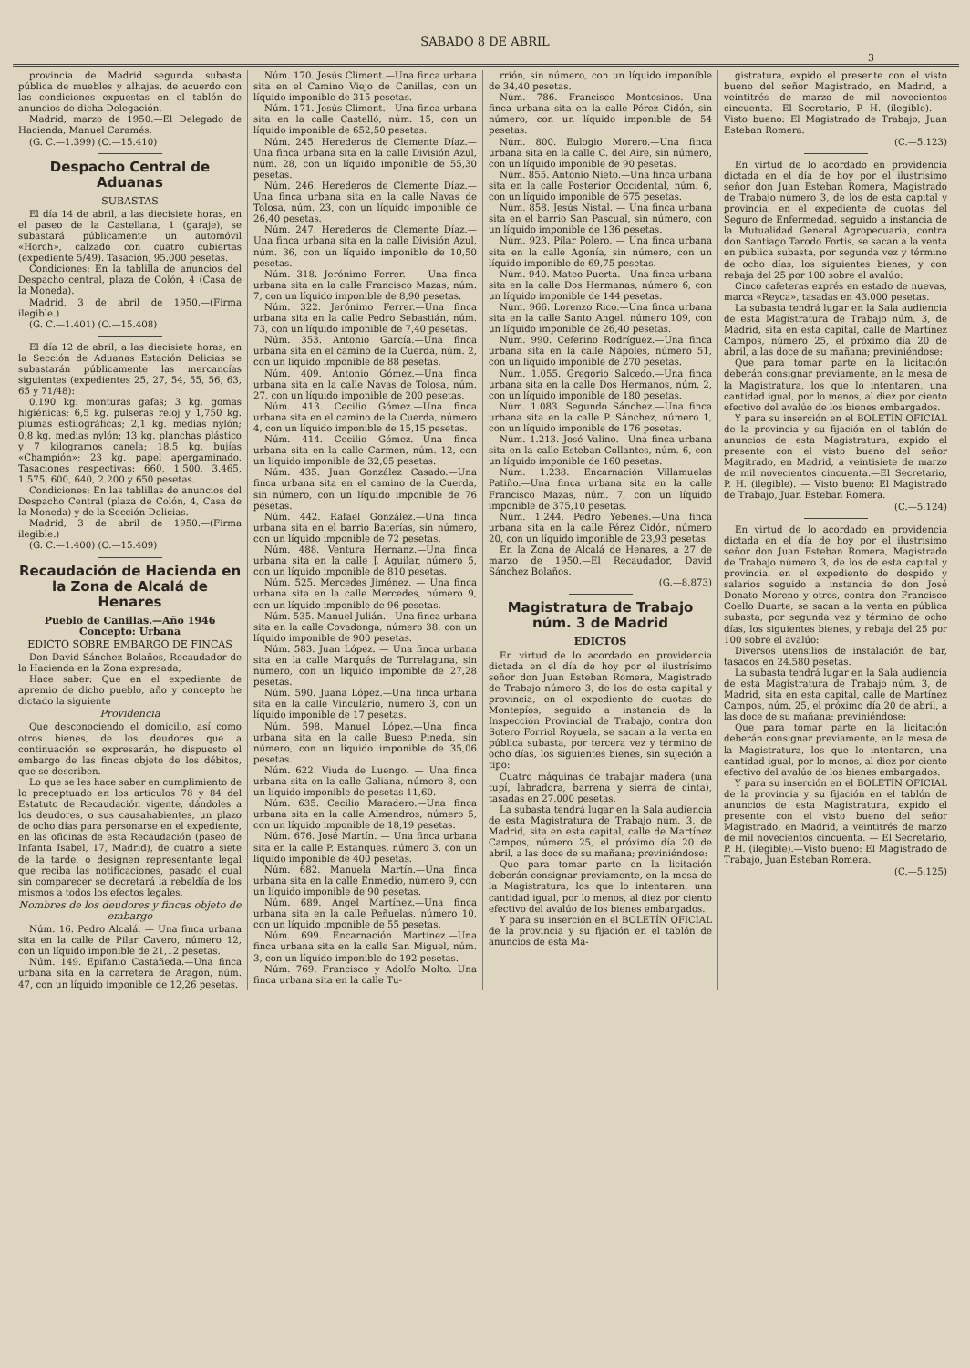SABADO 8 DE ABRIL
3
provincia de Madrid segunda subasta pública de muebles y alhajas, de acuerdo con las condiciones expuestas en el tablón de anuncios de dicha Delegación.
Madrid, marzo de 1950.—El Delegado de Hacienda, Manuel Caramés.
(G. C.—1.399) (O.—15.410)
Despacho Central de Aduanas
SUBASTAS
El día 14 de abril, a las diecisiete horas, en el paseo de la Castellana, 1 (garaje), se subastará públicamente un automóvil «Horch», calzado con cuatro cubiertas (expediente 5/49). Tasación, 95.000 pesetas.
Condiciones: En la tablilla de anuncios del Despacho central, plaza de Colón, 4 (Casa de la Moneda).
Madrid, 3 de abril de 1950.—(Firma ilegible.)
(G. C.—1.401) (O.—15.408)
El día 12 de abril, a las diecisiete horas, en la Sección de Aduanas Estación Delicias se subastarán públicamente las mercancías siguientes (expedientes 25, 27, 54, 55, 56, 63, 65 y 71/48):
0,190 kg. monturas gafas; 3 kg. gomas higiénicas; 6,5 kg. pulseras reloj y 1,750 kg. plumas estilográficas; 2,1 kg. medias nylón; 0,8 kg. medias nylón; 13 kg. planchas plástico y 7 kilogramos canela; 18,5 kg. bujías «Champión»; 23 kg. papel apergaminado. Tasaciones respectivas: 660, 1.500, 3.465, 1.575, 600, 640, 2.200 y 650 pesetas.
Condiciones: En las tablillas de anuncios del Despacho Central (plaza de Colón, 4, Casa de la Moneda) y de la Sección Delicias.
Madrid, 3 de abril de 1950.—(Firma ilegible.)
(G. C.—1.400) (O.—15.409)
Recaudación de Hacienda en la Zona de Alcalá de Henares
Pueblo de Canillas.—Año 1946
Concepto: Urbana
EDICTO SOBRE EMBARGO DE FINCAS
Don David Sánchez Bolaños, Recaudador de la Hacienda en la Zona expresada,
Hace saber: Que en el expediente de apremio de dicho pueblo, año y concepto he dictado la siguiente
Providencia
Que desconociendo el domicilio, así como otros bienes, de los deudores que a continuación se expresarán, he dispuesto el embargo de las fincas objeto de los débitos, que se describen.
Lo que se les hace saber en cumplimiento de lo preceptuado en los artículos 78 y 84 del Estatuto de Recaudación vigente, dándoles a los deudores, o sus causahabientes, un plazo de ocho días para personarse en el expediente, en las oficinas de esta Recaudación (paseo de Infanta Isabel, 17, Madrid), de cuatro a siete de la tarde, o designen representante legal que reciba las notificaciones, pasado el cual sin comparecer se decretará la rebeldía de los mismos a todos los efectos legales.
Nombres de los deudores y fincas objeto de embargo
Núm. 16. Pedro Alcalá. — Una finca urbana sita en la calle de Pilar Cavero, número 12, con un líquido imponible de 21,12 pesetas.
Núm. 149. Epifanio Castañeda.—Una finca urbana sita en la carretera de Aragón, núm. 47, con un líquido imponible de 12,26 pesetas.
Núm. 170. Jesús Climent.—Una finca urbana sita en el Camino Viejo de Canillas, con un líquido imponible de 315 pesetas.
Núm. 171. Jesús Climent.—Una finca urbana sita en la calle Castelló, núm. 15, con un líquido imponible de 652,50 pesetas.
Núm. 245. Herederos de Clemente Díaz.—Una finca urbana sita en la calle División Azul, núm. 28, con un líquido imponible de 55,30 pesetas.
Núm. 246. Herederos de Clemente Díaz.—Una finca urbana sita en la calle Navas de Tolosa, núm. 23, con un líquido imponible de 26,40 pesetas.
Núm. 247. Herederos de Clemente Díaz.—Una finca urbana sita en la calle División Azul, núm. 36, con un líquido imponible de 10,50 pesetas.
Núm. 318. Jerónimo Ferrer. — Una finca urbana sita en la calle Francisco Mazas, núm. 7, con un líquido imponible de 8,90 pesetas.
Núm. 322. Jerónimo Ferrer.—Una finca urbana sita en la calle Pedro Sebastián, núm. 73, con un líquido imponible de 7,40 pesetas.
Núm. 353. Antonio García.—Una finca urbana sita en el camino de la Cuerda, núm. 2, con un líquido imponible de 88 pesetas.
Núm. 409. Antonio Gómez.—Una finca urbana sita en la calle Navas de Tolosa, núm. 27, con un líquido imponible de 200 pesetas.
Núm. 413. Cecilio Gómez.—Una finca urbana sita en el camino de la Cuerda, número 4, con un líquido imponible de 15,15 pesetas.
Núm. 414. Cecilio Gómez.—Una finca urbana sita en la calle Carmen, núm. 12, con un líquido imponible de 32,05 pesetas.
Núm. 435. Juan González Casado.—Una finca urbana sita en el camino de la Cuerda, sin número, con un líquido imponible de 76 pesetas.
Núm. 442. Rafael González.—Una finca urbana sita en el barrio Baterías, sin número, con un líquido imponible de 72 pesetas.
Núm. 488. Ventura Hernanz.—Una finca urbana sita en la calle J. Aguilar, número 5, con un líquido imponible de 810 pesetas.
Núm. 525. Mercedes Jiménez. — Una finca urbana sita en la calle Mercedes, número 9, con un líquido imponible de 96 pesetas.
Núm. 535. Manuel Julián.—Una finca urbana sita en la calle Covadonga, número 38, con un líquido imponible de 900 pesetas.
Núm. 583. Juan López. — Una finca urbana sita en la calle Marqués de Torrelaguna, sin número, con un líquido imponible de 27,28 pesetas.
Núm. 590. Juana López.—Una finca urbana sita en la calle Vinculario, número 3, con un líquido imponible de 17 pesetas.
Núm. 598. Manuel López.—Una finca urbana sita en la calle Bueso Pineda, sin número, con un líquido imponible de 35,06 pesetas.
Núm. 622. Viuda de Luengo. — Una finca urbana sita en la calle Galiana, número 8, con un líquido imponible de pesetas 11,60.
Núm. 635. Cecilio Maradero.—Una finca urbana sita en la calle Almendros, número 5, con un líquido imponible de 18,19 pesetas.
Núm. 676. José Martín. — Una finca urbana sita en la calle P. Estanques, número 3, con un líquido imponible de 400 pesetas.
Núm. 682. Manuela Martín.—Una finca urbana sita en la calle Enmedio, número 9, con un líquido imponible de 90 pesetas.
Núm. 689. Angel Martínez.—Una finca urbana sita en la calle Peñuelas, número 10, con un líquido imponible de 55 pesetas.
Núm. 699. Encarnación Martínez.—Una finca urbana sita en la calle San Miguel, núm. 3, con un líquido imponible de 192 pesetas.
Núm. 769. Francisco y Adolfo Molto. Una finca urbana sita en la calle Tu-
rrión, sin número, con un líquido imponible de 34,40 pesetas.
Núm. 786. Francisco Montesinos.—Una finca urbana sita en la calle Pérez Cidón, sin número, con un líquido imponible de 54 pesetas.
Núm. 800. Eulogio Morero.—Una finca urbana sita en la calle C. del Aire, sin número, con un líquido imponible de 90 pesetas.
Núm. 855. Antonio Nieto.—Una finca urbana sita en la calle Posterior Occidental, núm. 6, con un líquido imponible de 675 pesetas.
Núm. 858. Jesús Nistal. — Una finca urbana sita en el barrio San Pascual, sin número, con un líquido imponible de 136 pesetas.
Núm. 923. Pilar Polero. — Una finca urbana sita en la calle Agonía, sin número, con un líquido imponible de 69,75 pesetas.
Núm. 940. Mateo Puerta.—Una finca urbana sita en la calle Dos Hermanas, número 6, con un líquido imponible de 144 pesetas.
Núm. 966. Lorenzo Rico.—Una finca urbana sita en la calle Santo Angel, número 109, con un líquido imponible de 26,40 pesetas.
Núm. 990. Ceferino Rodríguez.—Una finca urbana sita en la calle Nápoles, número 51, con un líquido imponible de 270 pesetas.
Núm. 1.055. Gregorio Salcedo.—Una finca urbana sita en la calle Dos Hermanos, núm. 2, con un líquido imponible de 180 pesetas.
Núm. 1.083. Segundo Sánchez.—Una finca urbana sita en la calle P. Sánchez, número 1, con un líquido imponible de 176 pesetas.
Núm. 1.213. José Valino.—Una finca urbana sita en la calle Esteban Collantes, núm. 6, con un líquido imponible de 160 pesetas.
Núm. 1.238. Encarnación Villamuelas Patiño.—Una finca urbana sita en la calle Francisco Mazas, núm. 7, con un líquido imponible de 375,10 pesetas.
Núm. 1.244. Pedro Yebenes.—Una finca urbana sita en la calle Pérez Cidón, número 20, con un líquido imponible de 23,93 pesetas.
En la Zona de Alcalá de Henares, a 27 de marzo de 1950.—El Recaudador, David Sánchez Bolaños.
(G.—8.873)
Magistratura de Trabajo núm. 3 de Madrid
EDICTOS
En virtud de lo acordado en providencia dictada en el día de hoy por el ilustrísimo señor don Juan Esteban Romera, Magistrado de Trabajo número 3, de los de esta capital y provincia, en el expediente de cuotas de Montepíos, seguido a instancia de la Inspección Provincial de Trabajo, contra don Sotero Forriol Royuela, se sacan a la venta en pública subasta, por tercera vez y término de ocho días, los siguientes bienes, sin sujeción a tipo:
Cuatro máquinas de trabajar madera (una tupí, labradora, barrena y sierra de cinta), tasadas en 27.000 pesetas.
La subasta tendrá lugar en la Sala audiencia de esta Magistratura de Trabajo núm. 3, de Madrid, sita en esta capital, calle de Martínez Campos, número 25, el próximo día 20 de abril, a las doce de su mañana; previniéndose:
Que para tomar parte en la licitación deberán consignar previamente, en la mesa de la Magistratura, los que lo intentaren, una cantidad igual, por lo menos, al diez por ciento efectivo del avalúo de los bienes embargados.
Y para su inserción en el BOLETÍN OFICIAL de la provincia y su fijación en el tablón de anuncios de esta Ma-
gistratura, expido el presente con el visto bueno del señor Magistrado, en Madrid, a veintitrés de marzo de mil novecientos cincuenta.—El Secretario, P. H. (ilegible). — Visto bueno: El Magistrado de Trabajo, Juan Esteban Romera.
(C.—5.123)
En virtud de lo acordado en providencia dictada en el día de hoy por el ilustrísimo señor don Juan Esteban Romera, Magistrado de Trabajo número 3, de los de esta capital y provincia, en el expediente de cuotas del Seguro de Enfermedad, seguido a instancia de la Mutualidad General Agropecuaria, contra don Santiago Tarodo Fortis, se sacan a la venta en pública subasta, por segunda vez y término de ocho días, los siguientes bienes, y con rebaja del 25 por 100 sobre el avalúo:
Cinco cafeteras exprés en estado de nuevas, marca «Reyca», tasadas en 43.000 pesetas.
La subasta tendrá lugar en la Sala audiencia de esta Magistratura de Trabajo núm. 3, de Madrid, sita en esta capital, calle de Martínez Campos, número 25, el próximo día 20 de abril, a las doce de su mañana; previniéndose:
Que para tomar parte en la licitación deberán consignar previamente, en la mesa de la Magistratura, los que lo intentaren, una cantidad igual, por lo menos, al diez por ciento efectivo del avalúo de los bienes embargados.
Y para su inserción en el BOLETÍN OFICIAL de la provincia y su fijación en el tablón de anuncios de esta Magistratura, expido el presente con el visto bueno del señor Magitrado, en Madrid, a veintisiete de marzo de mil novecientos cincuenta.—El Secretario, P. H. (ilegible). — Visto bueno: El Magistrado de Trabajo, Juan Esteban Romera.
(C.—5.124)
En virtud de lo acordado en providencia dictada en el día de hoy por el ilustrísimo señor don Juan Esteban Romera, Magistrado de Trabajo número 3, de los de esta capital y provincia, en el expediente de despido y salarios seguido a instancia de don José Donato Moreno y otros, contra don Francisco Coello Duarte, se sacan a la venta en pública subasta, por segunda vez y término de ocho días, los siguientes bienes, y rebaja del 25 por 100 sobre el avalúo:
Diversos utensilios de instalación de bar, tasados en 24.580 pesetas.
La subasta tendrá lugar en la Sala audiencia de esta Magistratura de Trabajo núm. 3, de Madrid, sita en esta capital, calle de Martínez Campos, núm. 25, el próximo día 20 de abril, a las doce de su mañana; previniéndose:
Que para tomar parte en la licitación deberán consignar previamente, en la mesa de la Magistratura, los que lo intentaren, una cantidad igual, por lo menos, al diez por ciento efectivo del avalúo de los bienes embargados.
Y para su inserción en el BOLETÍN OFICIAL de la provincia y su fijación en el tablón de anuncios de esta Magistratura, expido el presente con el visto bueno del señor Magistrado, en Madrid, a veintitrés de marzo de mil novecientos cincuenta. — El Secretario, P. H. (ilegible).—Visto bueno: El Magistrado de Trabajo, Juan Esteban Romera.
(C.—5.125)